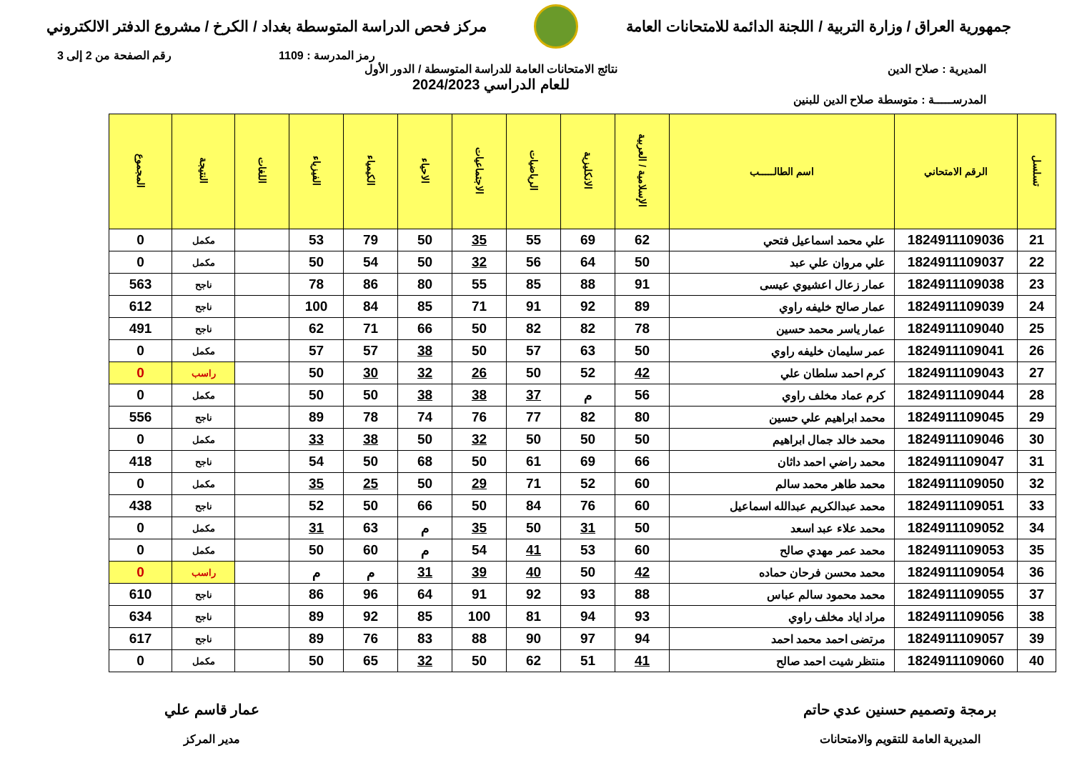جمهورية العراق / وزارة التربية / اللجنة الدائمة للامتحانات العامة
مركز فحص الدراسة المتوسطة بغداد / الكرخ / مشروع الدفتر الالكتروني
رمز المدرسة : 1109 رقم الصفحة من 2 إلى 3
المديرية : صلاح الدين نتائج الامتحانات العامة للدراسة المتوسطة / الدور الأول
للعام الدراسي 2024/2023
المدرســـــة : متوسطة صلاح الدين للبنين
| تسلسل | الرقم الامتحاني | اسم الطالـــــب | الإسلامية / العربية | الانكليزية | الرياضيات | الاجتماعيات | الاحياء | الكيمياء | الفيزياء | اللغات | النتيجة | المجموع |
| --- | --- | --- | --- | --- | --- | --- | --- | --- | --- | --- | --- | --- |
| 21 | 1824911109036 | علي محمد اسماعيل فتحي | 62 | 69 | 55 | 35 | 50 | 79 | 53 | | مكمل | 0 |
| 22 | 1824911109037 | علي مروان علي عبد | 50 | 64 | 56 | 32 | 50 | 54 | 50 | | مكمل | 0 |
| 23 | 1824911109038 | عمار زعال اعشيوي عيسى | 91 | 88 | 85 | 55 | 80 | 86 | 78 | | ناجح | 563 |
| 24 | 1824911109039 | عمار صالح خليفه راوي | 89 | 92 | 91 | 71 | 85 | 84 | 100 | | ناجح | 612 |
| 25 | 1824911109040 | عمار ياسر محمد حسين | 78 | 82 | 82 | 50 | 66 | 71 | 62 | | ناجح | 491 |
| 26 | 1824911109041 | عمر سليمان خليفه راوي | 50 | 63 | 57 | 50 | 38 | 57 | 57 | | مكمل | 0 |
| 27 | 1824911109043 | كرم احمد سلطان علي | 42 | 52 | 50 | 26 | 32 | 30 | 50 | | راسب | 0 |
| 28 | 1824911109044 | كرم عماد مخلف راوي | 56 | م | 37 | 38 | 38 | 50 | 50 | | مكمل | 0 |
| 29 | 1824911109045 | محمد ابراهيم علي حسين | 80 | 82 | 77 | 76 | 74 | 78 | 89 | | ناجح | 556 |
| 30 | 1824911109046 | محمد خالد جمال ابراهيم | 50 | 50 | 50 | 32 | 50 | 38 | 33 | | مكمل | 0 |
| 31 | 1824911109047 | محمد راضي احمد داثان | 66 | 69 | 61 | 50 | 68 | 50 | 54 | | ناجح | 418 |
| 32 | 1824911109050 | محمد طاهر محمد سالم | 60 | 52 | 71 | 29 | 50 | 25 | 35 | | مكمل | 0 |
| 33 | 1824911109051 | محمد عبدالكريم عبدالله اسماعيل | 60 | 76 | 84 | 50 | 66 | 50 | 52 | | ناجح | 438 |
| 34 | 1824911109052 | محمد علاء عبد اسعد | 50 | 31 | 50 | 35 | م | 63 | 31 | | مكمل | 0 |
| 35 | 1824911109053 | محمد عمر مهدي صالح | 60 | 53 | 41 | 54 | م | 60 | 50 | | مكمل | 0 |
| 36 | 1824911109054 | محمد محسن فرحان حماده | 42 | 50 | 40 | 39 | 31 | م | م | | راسب | 0 |
| 37 | 1824911109055 | محمد محمود سالم عباس | 88 | 93 | 92 | 91 | 64 | 96 | 86 | | ناجح | 610 |
| 38 | 1824911109056 | مراد اياد مخلف راوي | 93 | 94 | 81 | 100 | 85 | 92 | 89 | | ناجح | 634 |
| 39 | 1824911109057 | مرتضى احمد محمد احمد | 94 | 97 | 90 | 88 | 83 | 76 | 89 | | ناجح | 617 |
| 40 | 1824911109060 | منتظر شيت احمد صالح | 41 | 51 | 62 | 50 | 32 | 65 | 50 | | مكمل | 0 |
برمجة وتصميم حسنين عدي حاتم
المديرية العامة للتقويم والامتحانات
عمار قاسم علي
مدير المركز